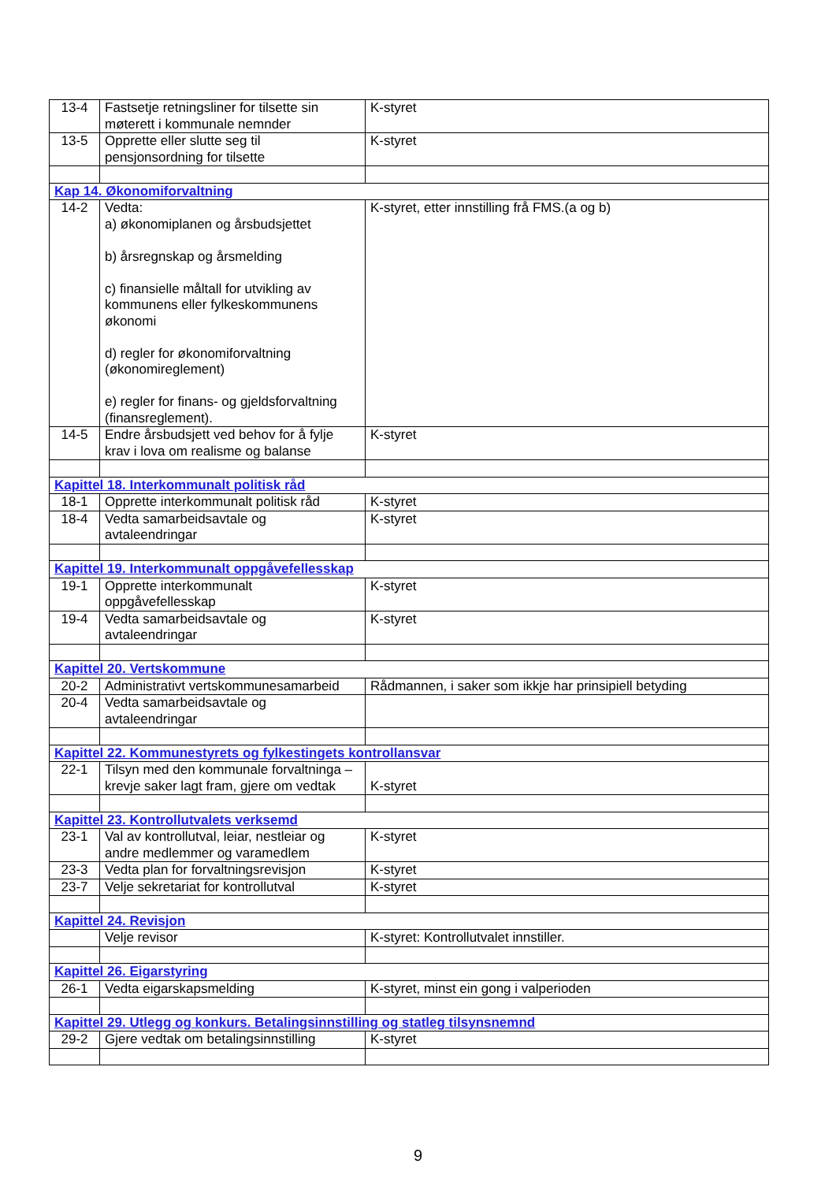| 13-4 | Fastsetje retningsliner for tilsette sin møterett i kommunale nemnder | K-styret |
| 13-5 | Opprette eller slutte seg til pensjonsordning for tilsette | K-styret |
| Kap 14. Økonomiforvaltning | | |
| 14-2 | Vedta: a) økonomiplanen og årsbudsjettet b) årsregnskap og årsmelding c) finansielle måltall for utvikling av kommunens eller fylkeskommunens økonomi d) regler for økonomiforvaltning (økonomireglement) e) regler for finans- og gjeldsforvaltning (finansreglement). | K-styret, etter innstilling frå FMS.(a og b) |
| 14-5 | Endre årsbudsjett ved behov for å fylje krav i lova om realisme og balanse | K-styret |
| Kapittel 18. Interkommunalt politisk råd | | |
| 18-1 | Opprette interkommunalt politisk råd | K-styret |
| 18-4 | Vedta samarbeidsavtale og avtaleendringar | K-styret |
| Kapittel 19. Interkommunalt oppgåvefellesskap | | |
| 19-1 | Opprette interkommunalt oppgåvefellesskap | K-styret |
| 19-4 | Vedta samarbeidsavtale og avtaleendringar | K-styret |
| Kapittel 20. Vertskommune | | |
| 20-2 | Administrativt vertskommunesamarbeid | Rådmannen, i saker som ikkje har prinsipiell betyding |
| 20-4 | Vedta samarbeidsavtale og avtaleendringar | |
| Kapittel 22. Kommunestyrets og fylkestingets kontrollansvar | | |
| 22-1 | Tilsyn med den kommunale forvaltninga – krevje saker lagt fram, gjere om vedtak | K-styret |
| Kapittel 23. Kontrollutvalets verksemd | | |
| 23-1 | Val av kontrollutval, leiar, nestleiar og andre medlemmer og varamedlem | K-styret |
| 23-3 | Vedta plan for forvaltningsrevisjon | K-styret |
| 23-7 | Velje sekretariat for kontrollutval | K-styret |
| Kapittel 24. Revisjon | | |
| | Velje revisor | K-styret: Kontrollutvalet innstiller. |
| Kapittel 26. Eigarstyring | | |
| 26-1 | Vedta eigarskapsmelding | K-styret, minst ein gong i valperioden |
| Kapittel 29. Utlegg og konkurs. Betalingsinnstilling og statleg tilsynsnemnd | | |
| 29-2 | Gjere vedtak om betalingsinnstilling | K-styret |
9